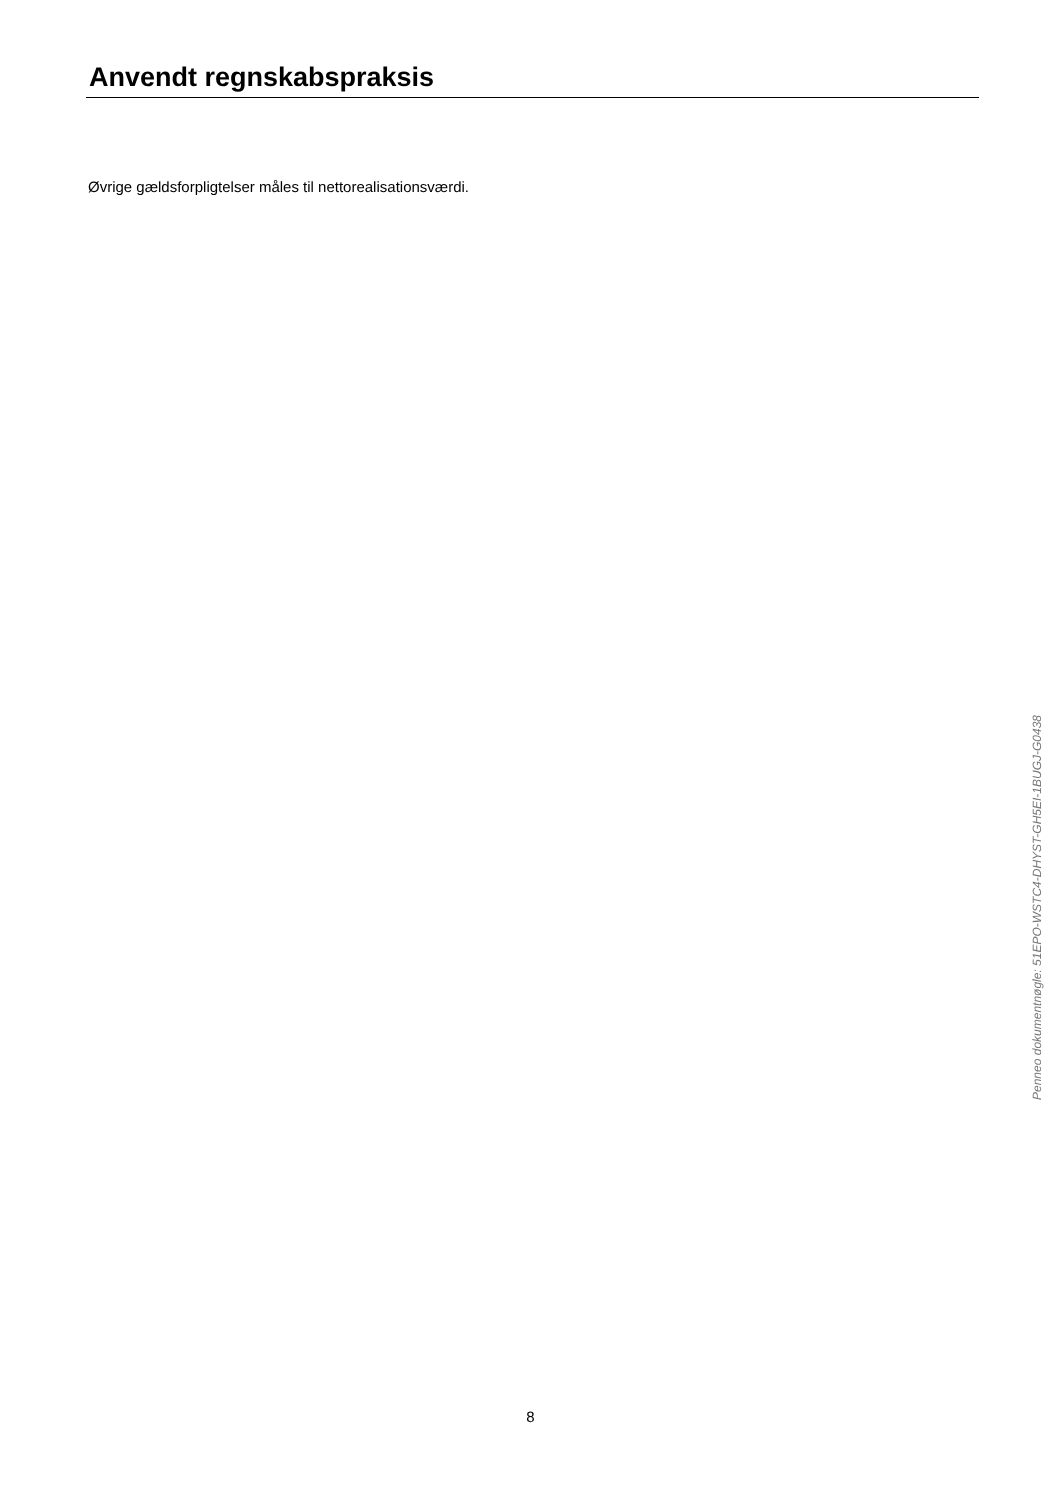Anvendt regnskabspraksis
Øvrige gældsforpligtelser måles til nettorealisationsværdi.
Penneo dokumentnøgle: 51EPO-WSTC4-DHYST-GH5EI-1BUGJ-G0438
8